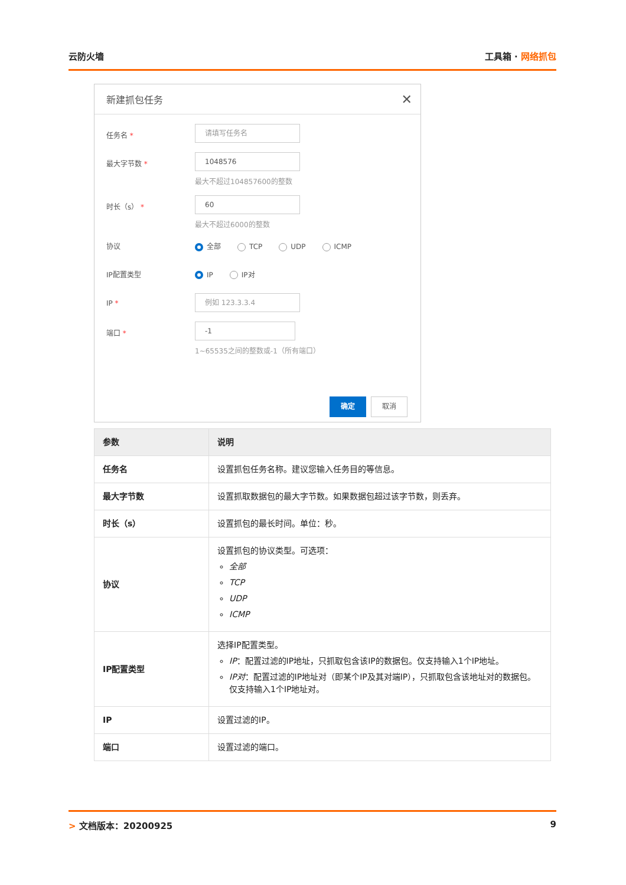云防火墙 工具箱 · 网络抓包
新建抓包任务 ✕
任务名 *
请填写任务名
最大字节数 *
1048576
最大不超过104857600的整数
时长（s） *
60
最大不超过6000的整数
协议 全部 TCP UDP ICMP
IP配置类型 IP IP对
IP *
例如 123.3.3.4
端口 *
-1
1~65535之间的整数或-1（所有端口）
确定 取消
| 参数 | 说明 |
| --- | --- |
| 任务名 | 设置抓包任务名称。建议您输入任务目的等信息。 |
| 最大字节数 | 设置抓取数据包的最大字节数。如果数据包超过该字节数，则丢弃。 |
| 时长（s） | 设置抓包的最长时间。单位：秒。 |
| 协议 | 设置抓包的协议类型。可选项： 全部 TCP UDP ICMP |
| IP配置类型 | 选择IP配置类型。 IP ：配置过滤的IP地址，只抓取包含该IP的数据包。仅支持输入1个IP地址。 IP对 ：配置过滤的IP地址对（即某个IP及其对端IP），只抓取包含该地址对的数据包。仅支持输入1个IP地址对。 |
| IP | 设置过滤的IP。 |
| 端口 | 设置过滤的端口。 |
> 文档版本：20200925 9